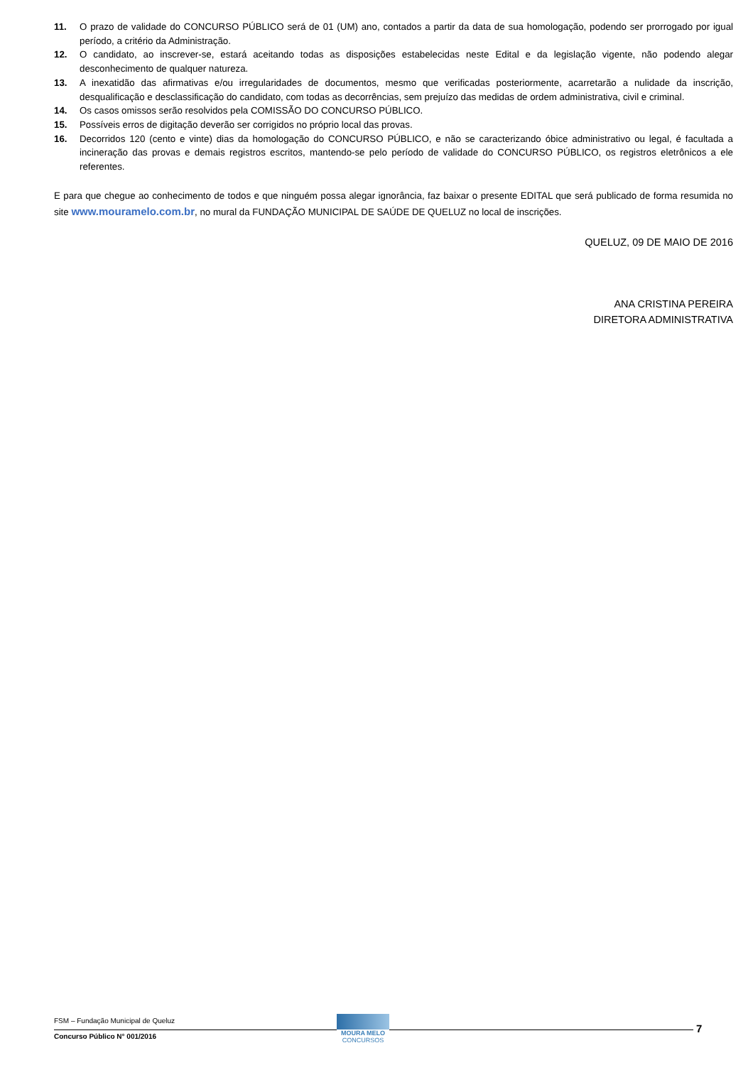11. O prazo de validade do CONCURSO PÚBLICO será de 01 (UM) ano, contados a partir da data de sua homologação, podendo ser prorrogado por igual período, a critério da Administração.
12. O candidato, ao inscrever-se, estará aceitando todas as disposições estabelecidas neste Edital e da legislação vigente, não podendo alegar desconhecimento de qualquer natureza.
13. A inexatidão das afirmativas e/ou irregularidades de documentos, mesmo que verificadas posteriormente, acarretarão a nulidade da inscrição, desqualificação e desclassificação do candidato, com todas as decorrências, sem prejuízo das medidas de ordem administrativa, civil e criminal.
14. Os casos omissos serão resolvidos pela COMISSÃO DO CONCURSO PÚBLICO.
15. Possíveis erros de digitação deverão ser corrigidos no próprio local das provas.
16. Decorridos 120 (cento e vinte) dias da homologação do CONCURSO PÚBLICO, e não se caracterizando óbice administrativo ou legal, é facultada a incineração das provas e demais registros escritos, mantendo-se pelo período de validade do CONCURSO PÚBLICO, os registros eletrônicos a ele referentes.
E para que chegue ao conhecimento de todos e que ninguém possa alegar ignorância, faz baixar o presente EDITAL que será publicado de forma resumida no site www.mouramelo.com.br, no mural da FUNDAÇÃO MUNICIPAL DE SAÚDE DE QUELUZ no local de inscrições.
QUELUZ, 09 DE MAIO DE 2016
ANA CRISTINA PEREIRA
DIRETORA ADMINISTRATIVA
FSM – Fundação Municipal de Queluz
Concurso Público N° 001/2016
MOURA MELO
CONCURSOS
7